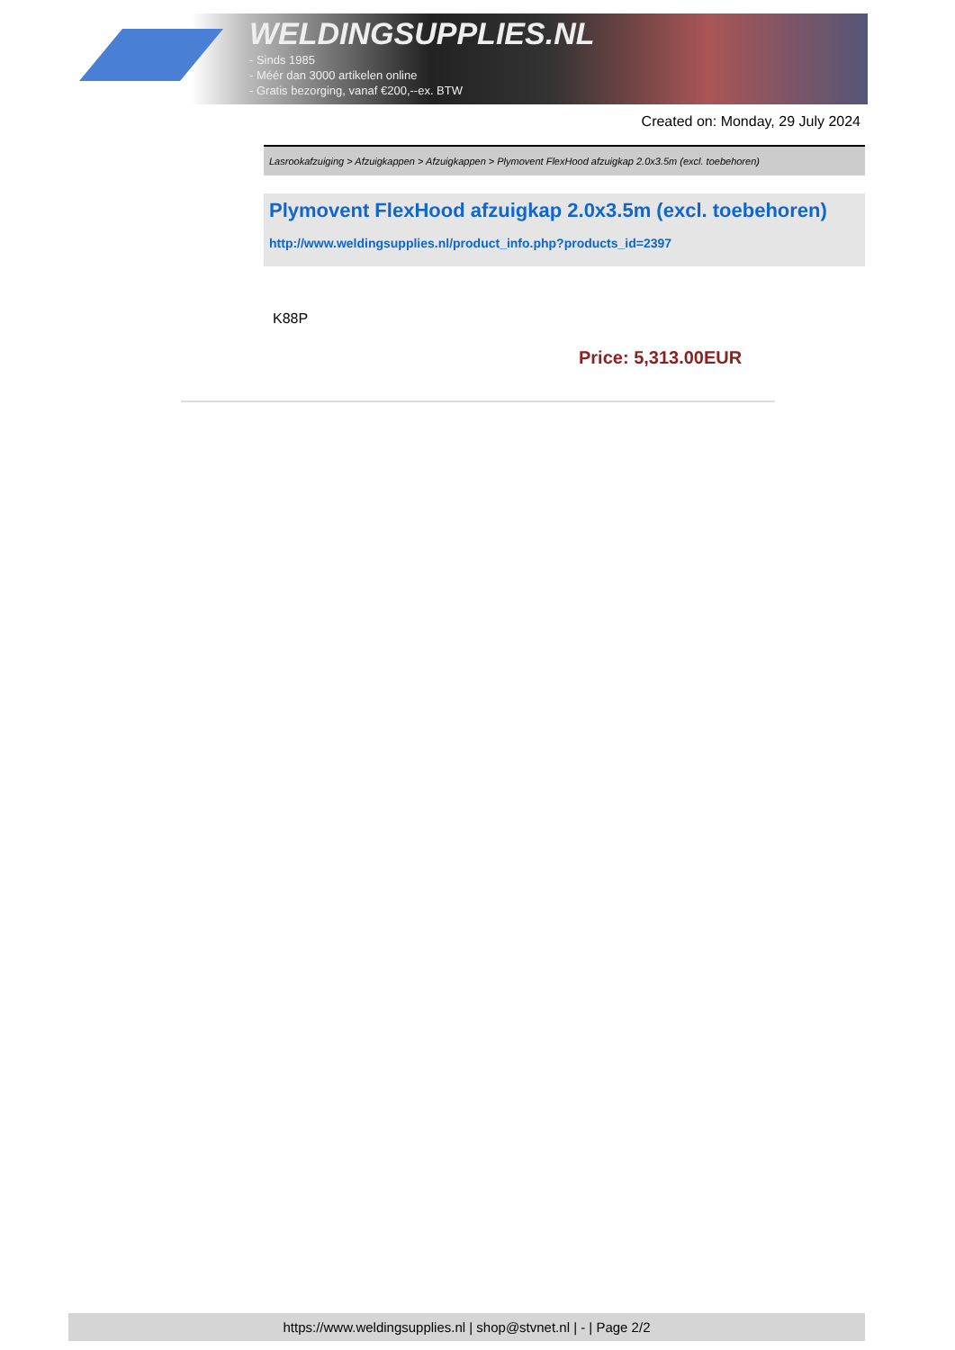WELDINGSUPPLIES.NL
- Sinds 1985
- Méér dan 3000 artikelen online
- Gratis bezorging, vanaf €200,--ex. BTW
Created on: Monday, 29 July 2024
Lasrookafzuiging > Afzuigkappen > Afzuigkappen > Plymovent FlexHood afzuigkap 2.0x3.5m (excl. toebehoren)
Plymovent FlexHood afzuigkap 2.0x3.5m (excl. toebehoren)
http://www.weldingsupplies.nl/product_info.php?products_id=2397
K88P
Price: 5,313.00EUR
https://www.weldingsupplies.nl | shop@stvnet.nl | - | Page 2/2